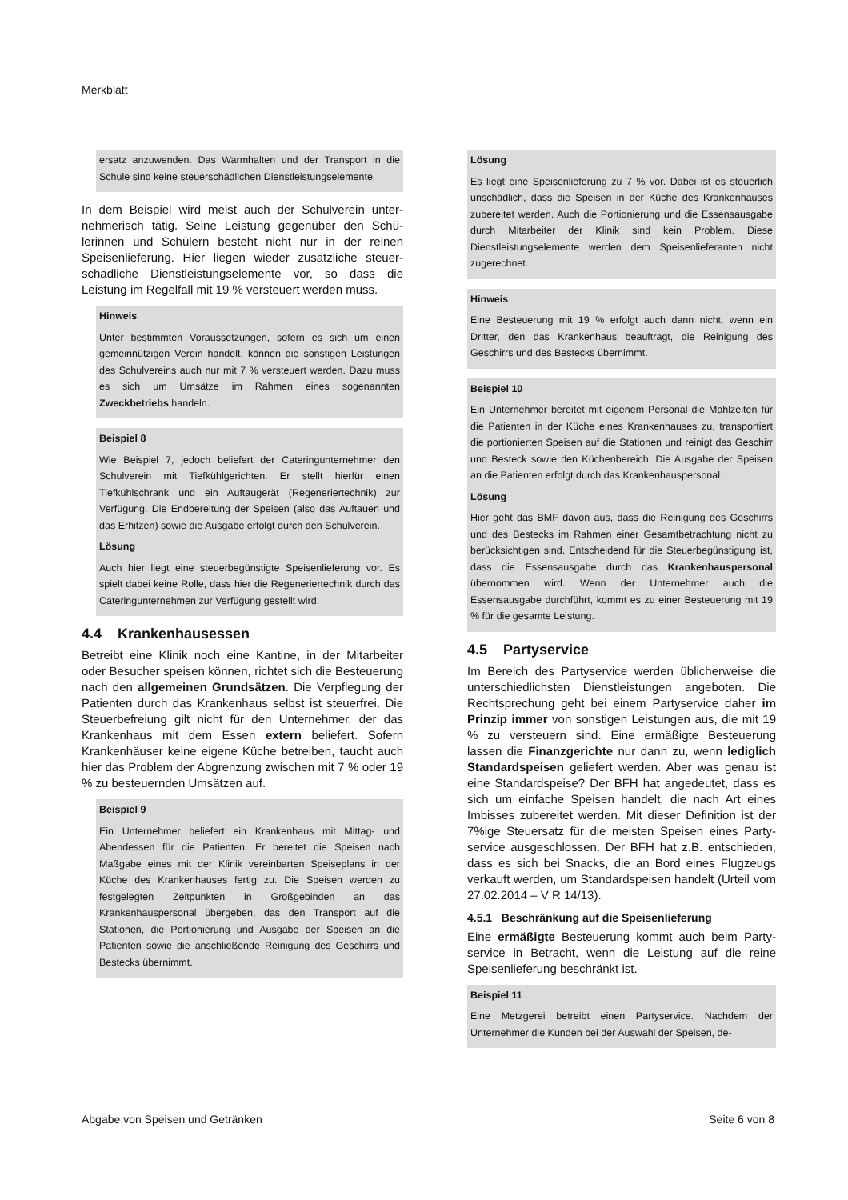Merkblatt
ersatz anzuwenden. Das Warmhalten und der Transport in die Schule sind keine steuerschädlichen Dienstleistungs­elemente.
In dem Beispiel wird meist auch der Schulverein unter­nehmerisch tätig. Seine Leistung gegenüber den Schü­lerinnen und Schülern besteht nicht nur in der reinen Speisenlieferung. Hier liegen wieder zusätzliche steuer­schädliche Dienstleistungselemente vor, so dass die Leistung im Regelfall mit 19 % versteuert werden muss.
Hinweis
Unter bestimmten Voraussetzungen, sofern es sich um ei­nen gemeinnützigen Verein handelt, können die sonstigen Leistungen des Schulvereins auch nur mit 7 % versteuert werden. Dazu muss es sich um Umsätze im Rahmen eines sogenannten Zweckbetriebs handeln.
Beispiel 8
Wie Beispiel 7, jedoch beliefert der Cateringunternehmer den Schulverein mit Tiefkühlgerichten. Er stellt hierfür einen Tiefkühlschrank und ein Auftaugerät (Regeneriertechnik) zur Verfügung. Die Endbereitung der Speisen (also das Auftauen und das Erhitzen) sowie die Ausgabe erfolgt durch den Schulverein.
Lösung
Auch hier liegt eine steuerbegünstigte Speisenlieferung vor. Es spielt dabei keine Rolle, dass hier die Regeneriertechnik durch das Cateringunternehmen zur Verfügung gestellt wird.
4.4 Krankenhausessen
Betreibt eine Klinik noch eine Kantine, in der Mitarbeiter oder Besucher speisen können, richtet sich die Besteu­erung nach den allgemeinen Grundsätzen. Die Ver­pflegung der Patienten durch das Krankenhaus selbst ist steuerfrei. Die Steuerbefreiung gilt nicht für den Un­ternehmer, der das Krankenhaus mit dem Essen extern beliefert. Sofern Krankenhäuser keine eigene Küche betreiben, taucht auch hier das Problem der Abgren­zung zwischen mit 7 % oder 19 % zu besteuernden Umsätzen auf.
Beispiel 9
Ein Unternehmer beliefert ein Krankenhaus mit Mittag- und Abendessen für die Patienten. Er bereitet die Speisen nach Maßgabe eines mit der Klinik vereinbarten Speiseplans in der Küche des Krankenhauses fertig zu. Die Speisen wer­den zu festgelegten Zeitpunkten in Großgebinden an das Krankenhauspersonal übergeben, das den Transport auf die Stationen, die Portionierung und Ausgabe der Speisen an die Patienten sowie die anschließende Reinigung des Geschirrs und Bestecks übernimmt.
Lösung
Es liegt eine Speisenlieferung zu 7 % vor. Dabei ist es steuerlich unschädlich, dass die Speisen in der Küche des Krankenhauses zubereitet werden. Auch die Portionierung und die Essensausgabe durch Mitarbeiter der Klinik sind kein Problem. Diese Dienstleistungselemente werden dem Speisenlieferanten nicht zugerechnet.
Hinweis
Eine Besteuerung mit 19 % erfolgt auch dann nicht, wenn ein Dritter, den das Krankenhaus beauftragt, die Reinigung des Geschirrs und des Bestecks übernimmt.
Beispiel 10
Ein Unternehmer bereitet mit eigenem Personal die Mahl­zeiten für die Patienten in der Küche eines Krankenhauses zu, transportiert die portionierten Speisen auf die Stationen und reinigt das Geschirr und Besteck sowie den Küchenbe­reich. Die Ausgabe der Speisen an die Patienten erfolgt durch das Krankenhauspersonal.
Lösung
Hier geht das BMF davon aus, dass die Reinigung des Ge­schirrs und des Bestecks im Rahmen einer Gesamtbetrach­tung nicht zu berücksichtigen sind. Entscheidend für die Steuerbegünstigung ist, dass die Essensausgabe durch das Krankenhauspersonal übernommen wird. Wenn der Unternehmer auch die Essensausgabe durchführt, kommt es zu einer Besteuerung mit 19 % für die gesamte Leis­tung.
4.5 Partyservice
Im Bereich des Partyservice werden üblicherweise die unterschiedlichsten Dienstleistungen angeboten. Die Rechtsprechung geht bei einem Partyservice daher im Prinzip immer von sonstigen Leistungen aus, die mit 19 % zu versteuern sind. Eine ermäßigte Besteuerung lassen die Finanzgerichte nur dann zu, wenn lediglich Standardspeisen geliefert werden. Aber was genau ist eine Standardspeise? Der BFH hat angedeutet, dass es sich um einfache Speisen handelt, die nach Art eines Imbisses zubereitet werden. Mit dieser Definition ist der 7%ige Steuersatz für die meisten Speisen eines Party­service ausgeschlossen. Der BFH hat z.B. entschieden, dass es sich bei Snacks, die an Bord eines Flugzeugs verkauft werden, um Standardspeisen handelt (Urteil vom 27.02.2014 – V R 14/13).
4.5.1 Beschränkung auf die Speisenlieferung
Eine ermäßigte Besteuerung kommt auch beim Party­service in Betracht, wenn die Leistung auf die reine Speisenlieferung beschränkt ist.
Beispiel 11
Eine Metzgerei betreibt einen Partyservice. Nachdem der Unternehmer die Kunden bei der Auswahl der Speisen, de-
Abgabe von Speisen und Getränken Seite 6 von 8